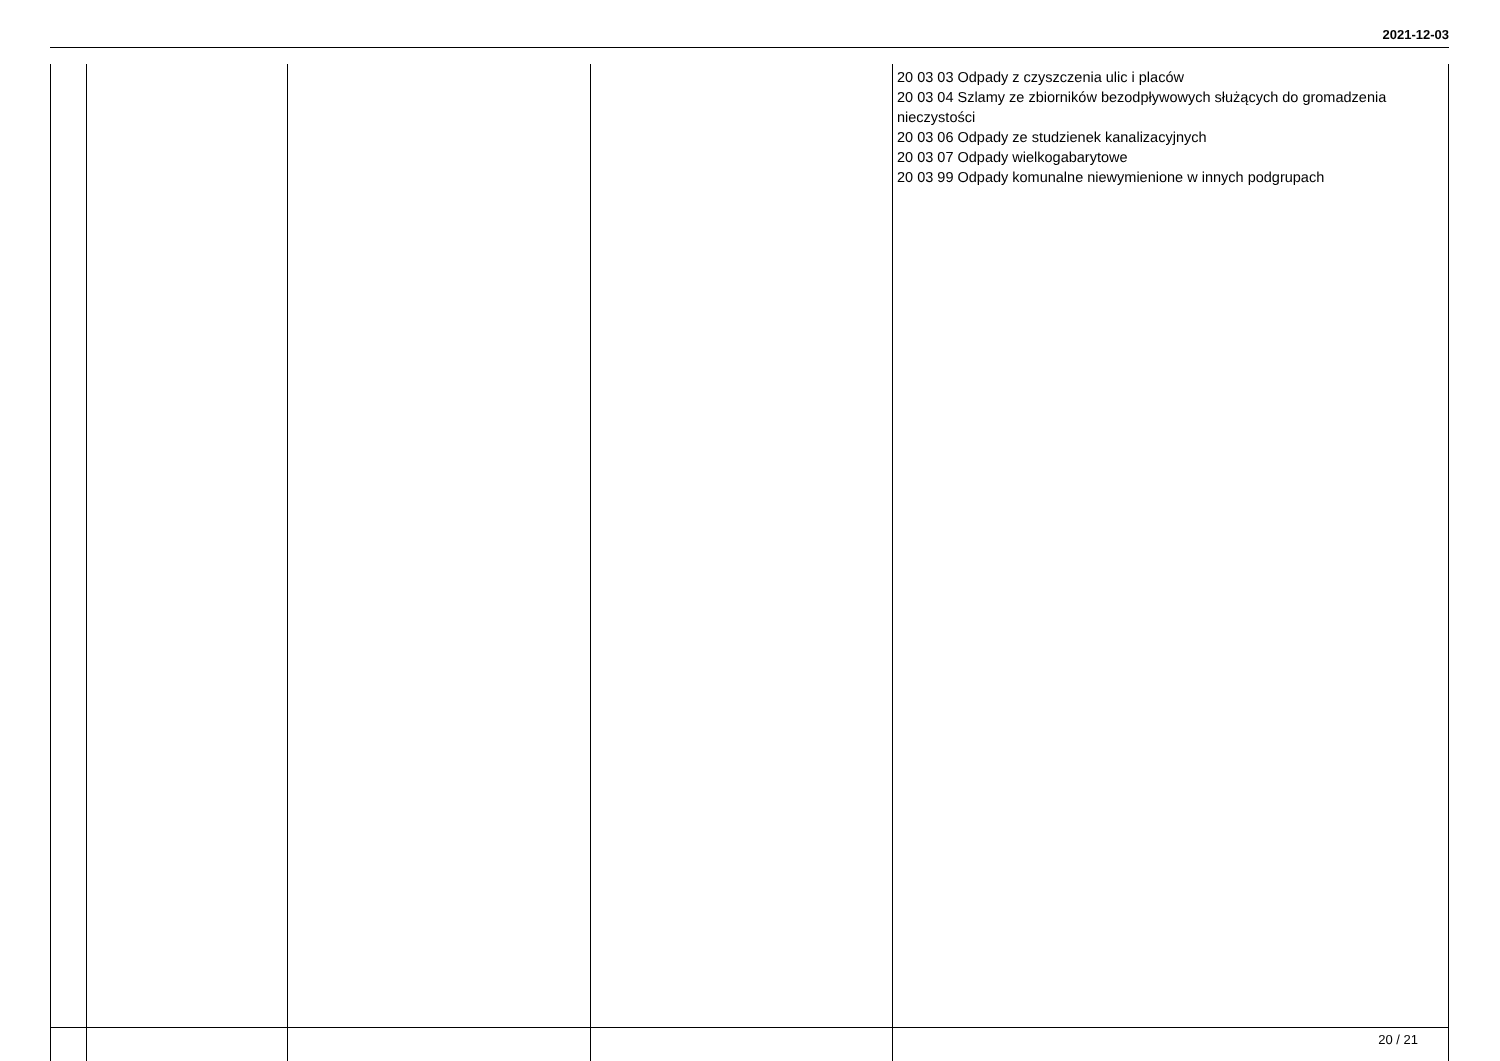2021-12-03
| | | | | 20 03 03 Odpady z czyszczenia ulic i placów 20 03 04 Szlamy ze zbiorników bezodpływowych służących do gromadzenia nieczystości 20 03 06 Odpady ze studzienek kanalizacyjnych 20 03 07 Odpady wielkogabarytowe 20 03 99 Odpady komunalne niewymienione w innych podgrupach |
20 / 21